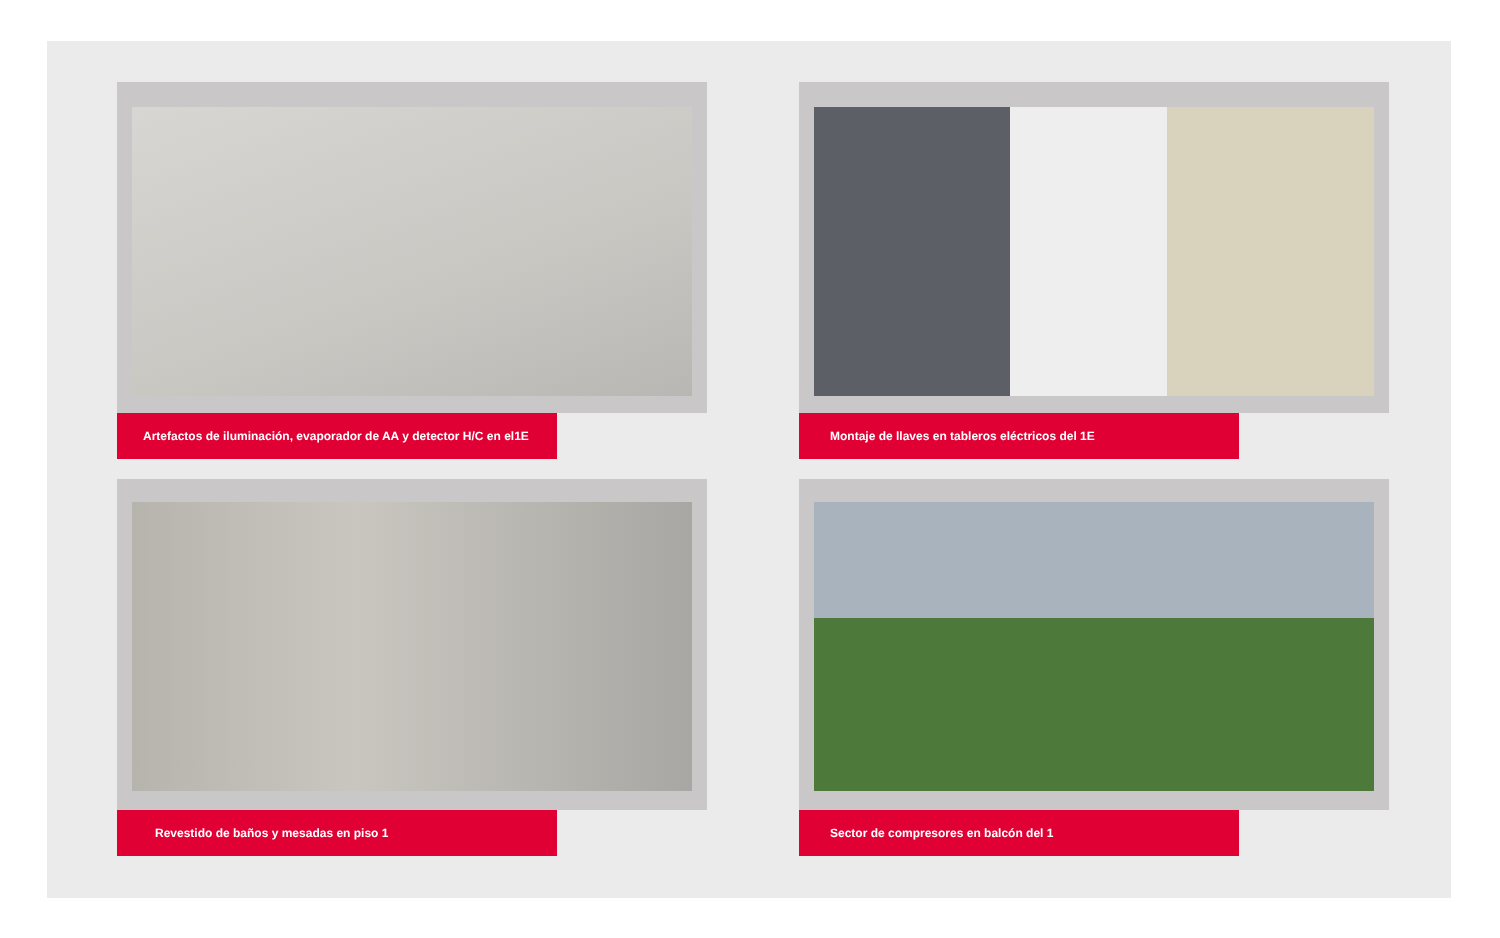Artefactos de iluminación, evaporador de AA y detector H/C en el1E
Montaje de llaves en tableros eléctricos del 1E
Revestido de baños y mesadas en piso 1
Sector de compresores en balcón del 1